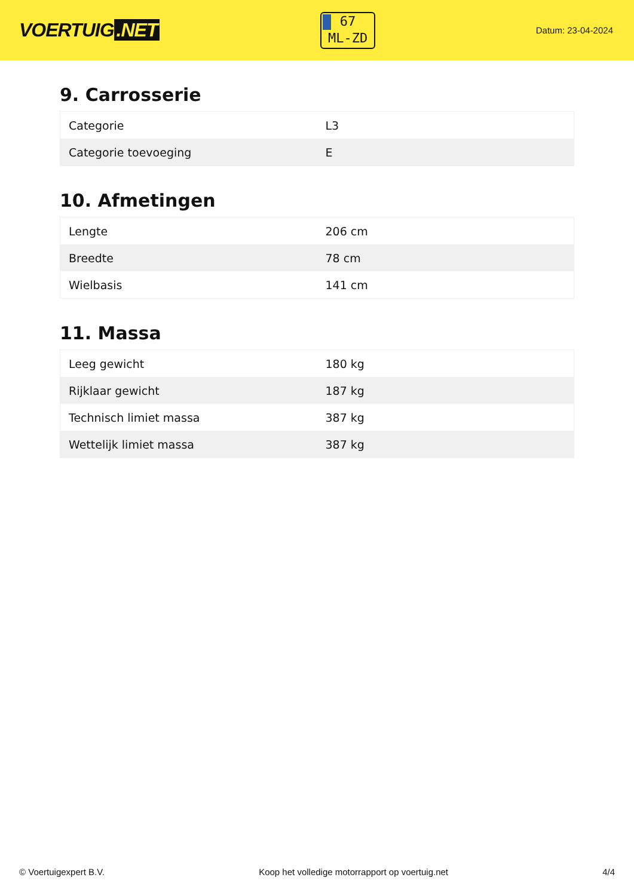VOERTUIG.NET
67
ML-ZD
Datum: 23-04-2024
9. Carrosserie
| Categorie | L3 |
| Categorie toevoeging | E |
10. Afmetingen
| Lengte | 206 cm |
| Breedte | 78 cm |
| Wielbasis | 141 cm |
11. Massa
| Leeg gewicht | 180 kg |
| Rijklaar gewicht | 187 kg |
| Technisch limiet massa | 387 kg |
| Wettelijk limiet massa | 387 kg |
© Voertuigexpert B.V. Koop het volledige motorrapport op voertuig.net 4/4